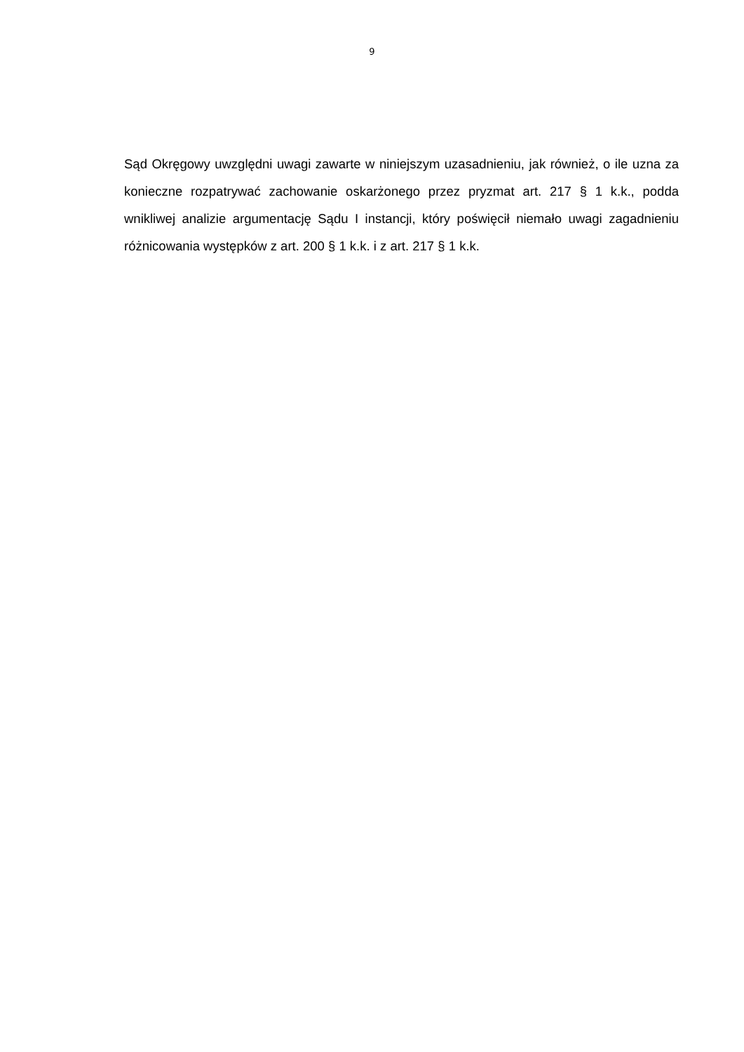9
Sąd Okręgowy uwzględni uwagi zawarte w niniejszym uzasadnieniu, jak również, o ile uzna za konieczne rozpatrywać zachowanie oskarżonego przez pryzmat art. 217 § 1 k.k., podda wnikliwej analizie argumentację Sądu I instancji, który poświęcił niemało uwagi zagadnieniu różnicowania występków z art. 200 § 1 k.k. i z art. 217 § 1 k.k.